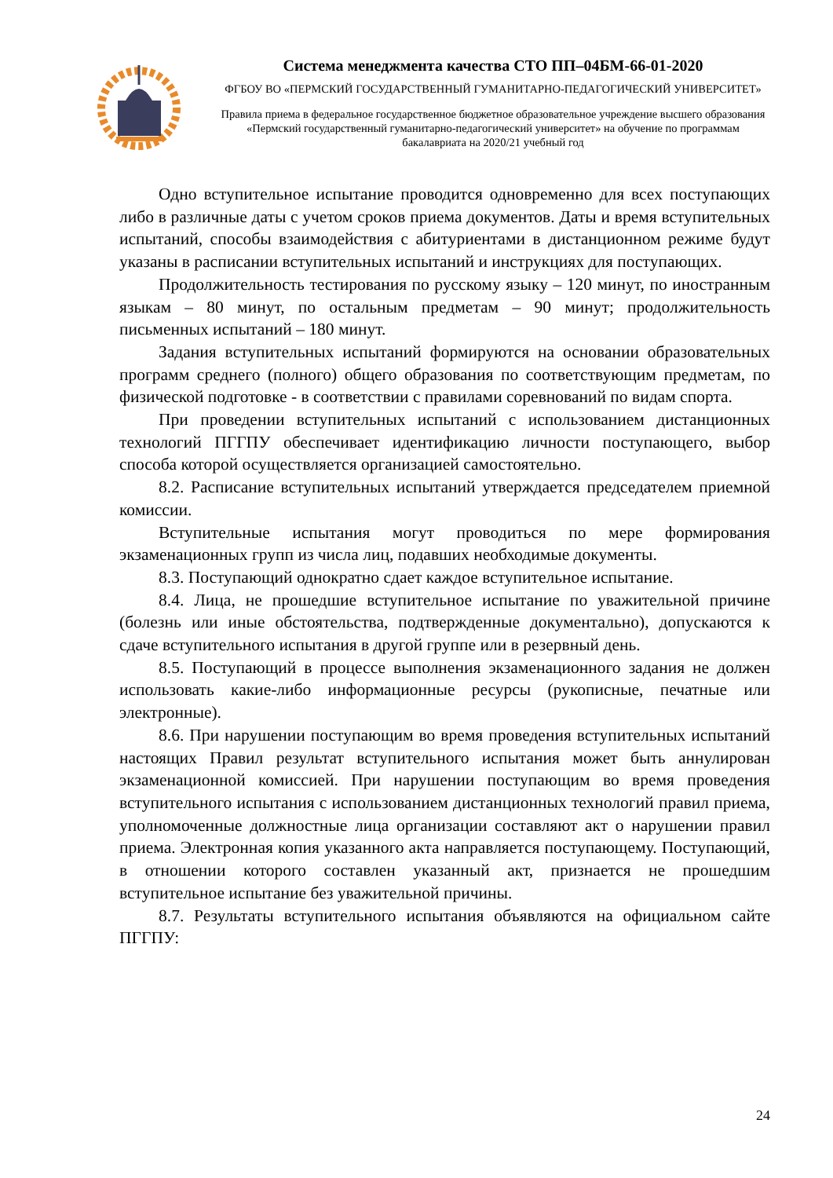Система менеджмента качества СТО ПП–04БМ-66-01-2020
ФГБОУ ВО «ПЕРМСКИЙ ГОСУДАРСТВЕННЫЙ ГУМАНИТАРНО-ПЕДАГОГИЧЕСКИЙ УНИВЕРСИТЕТ»
Правила приема в федеральное государственное бюджетное образовательное учреждение высшего образования «Пермский государственный гуманитарно-педагогический университет» на обучение по программам бакалавриата на 2020/21 учебный год
Одно вступительное испытание проводится одновременно для всех поступающих либо в различные даты с учетом сроков приема документов. Даты и время вступительных испытаний, способы взаимодействия с абитуриентами в дистанционном режиме будут указаны в расписании вступительных испытаний и инструкциях для поступающих.
Продолжительность тестирования по русскому языку – 120 минут, по иностранным языкам – 80 минут, по остальным предметам – 90 минут; продолжительность письменных испытаний – 180 минут.
Задания вступительных испытаний формируются на основании образовательных программ среднего (полного) общего образования по соответствующим предметам, по физической подготовке - в соответствии с правилами соревнований по видам спорта.
При проведении вступительных испытаний с использованием дистанционных технологий ПГГПУ обеспечивает идентификацию личности поступающего, выбор способа которой осуществляется организацией самостоятельно.
8.2. Расписание вступительных испытаний утверждается председателем приемной комиссии.
Вступительные испытания могут проводиться по мере формирования экзаменационных групп из числа лиц, подавших необходимые документы.
8.3. Поступающий однократно сдает каждое вступительное испытание.
8.4. Лица, не прошедшие вступительное испытание по уважительной причине (болезнь или иные обстоятельства, подтвержденные документально), допускаются к сдаче вступительного испытания в другой группе или в резервный день.
8.5. Поступающий в процессе выполнения экзаменационного задания не должен использовать какие-либо информационные ресурсы (рукописные, печатные или электронные).
8.6. При нарушении поступающим во время проведения вступительных испытаний настоящих Правил результат вступительного испытания может быть аннулирован экзаменационной комиссией. При нарушении поступающим во время проведения вступительного испытания с использованием дистанционных технологий правил приема, уполномоченные должностные лица организации составляют акт о нарушении правил приема. Электронная копия указанного акта направляется поступающему. Поступающий, в отношении которого составлен указанный акт, признается не прошедшим вступительное испытание без уважительной причины.
8.7. Результаты вступительного испытания объявляются на официальном сайте ПГГПУ:
24